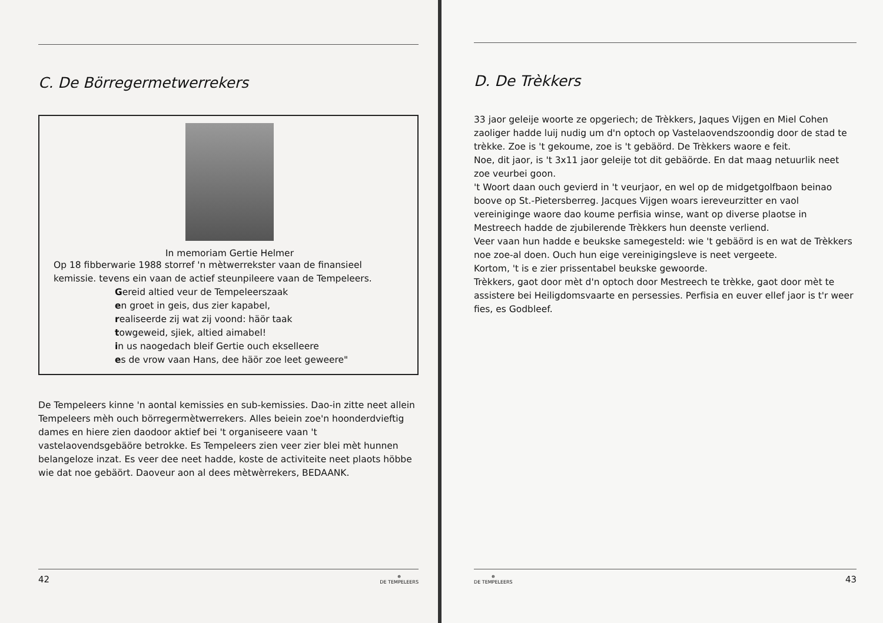C. De Börregermetwerrekers
In memoriam Gertie Helmer
Op 18 fibberwarie 1988 storref 'n mètwerrekster vaan de finansieel kemissie. tevens ein vaan de actief steunpileere vaan de Tempeleers.
Gereid altied veur de Tempeleerszaak
en groet in geis, dus zier kapabel,
realiseerde zij wat zij voond: häör taak
towgeweid, sjiek, altied aimabel!
in us naogedach bleif Gertie ouch ekselleere
es de vrow vaan Hans, dee häör zoe leet geweere"
De Tempeleers kinne 'n aontal kemissies en sub-kemissies. Dao-in zitte neet allein Tempeleers mèh ouch börregermètwerrekers. Alles beiein zoe'n hoonderdvieftig dames en hiere zien daodoor aktief bei 't organiseere vaan 't vastelaovendsgebäöre betrokke. Es Tempeleers zien veer zier blei mèt hunnen belangeloze inzat. Es veer dee neet hadde, koste de activiteite neet plaots höbbe wie dat noe gebäört. Daoveur aon al dees mètwèrrekers, BEDAANK.
42 ✵
DE TEMPELEERS
D. De Trèkkers
33 jaor geleije woorte ze opgeriech; de Trèkkers, Jaques Vijgen en Miel Cohen zaoliger hadde luij nudig um d'n optoch op Vastelaovendszoondig door de stad te trèkke. Zoe is 't gekoume, zoe is 't gebäörd. De Trèkkers waore e feit.
Noe, dit jaor, is 't 3x11 jaor geleije tot dit gebäörde. En dat maag netuurlik neet zoe veurbei goon.
't Woort daan ouch gevierd in 't veurjaor, en wel op de midgetgolfbaon beinao boove op St.-Pietersberreg. Jacques Vijgen woars iereveurzitter en vaol vereiniginge waore dao koume perfisia winse, want op diverse plaotse in Mestreech hadde de zjubilerende Trèkkers hun deenste verliend.
Veer vaan hun hadde e beukske samegesteld: wie 't gebäörd is en wat de Trèkkers noe zoe-al doen. Ouch hun eige vereinigingsleve is neet vergeete.
Kortom, 't is e zier prissentabel beukske gewoorde.
Trèkkers, gaot door mèt d'n optoch door Mestreech te trèkke, gaot door mèt te assistere bei Heiligdomsvaarte en persessies. Perfisia en euver ellef jaor is t'r weer fies, es Godbleef.
✵
DE TEMPELEERS 43